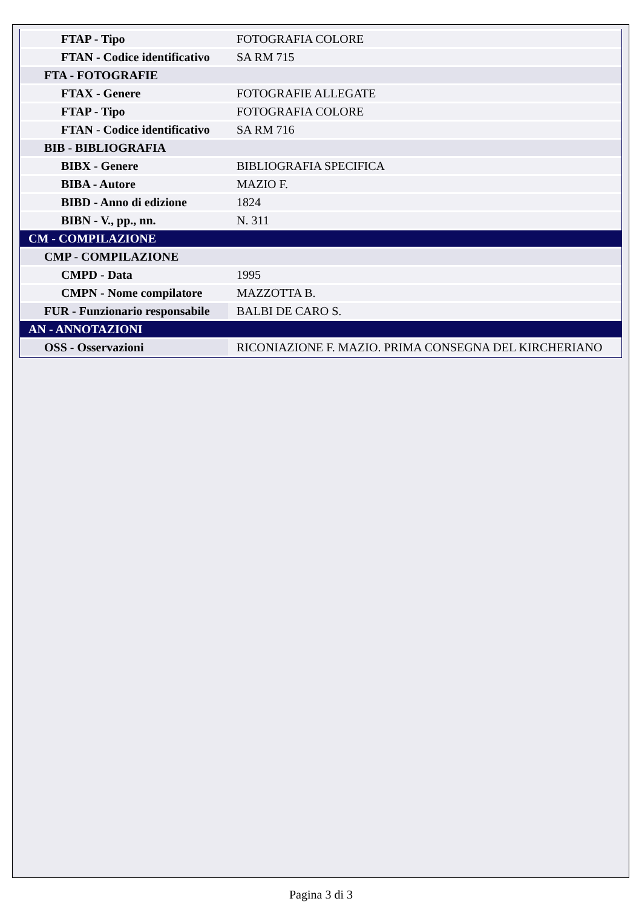| FTAP - Tipo | FOTOGRAFIA COLORE |
| FTAN - Codice identificativo | SA RM 715 |
| FTA - FOTOGRAFIE | |
| FTAX - Genere | FOTOGRAFIE ALLEGATE |
| FTAP - Tipo | FOTOGRAFIA COLORE |
| FTAN - Codice identificativo | SA RM 716 |
| BIB - BIBLIOGRAFIA | |
| BIBX - Genere | BIBLIOGRAFIA SPECIFICA |
| BIBA - Autore | MAZIO F. |
| BIBD - Anno di edizione | 1824 |
| BIBN - V., pp., nn. | N. 311 |
| CM - COMPILAZIONE | |
| CMP - COMPILAZIONE | |
| CMPD - Data | 1995 |
| CMPN - Nome compilatore | MAZZOTTA B. |
| FUR - Funzionario responsabile | BALBI DE CARO S. |
| AN - ANNOTAZIONI | |
| OSS - Osservazioni | RICONIAZIONE F. MAZIO. PRIMA CONSEGNA DEL KIRCHERIANO |
Pagina 3 di 3